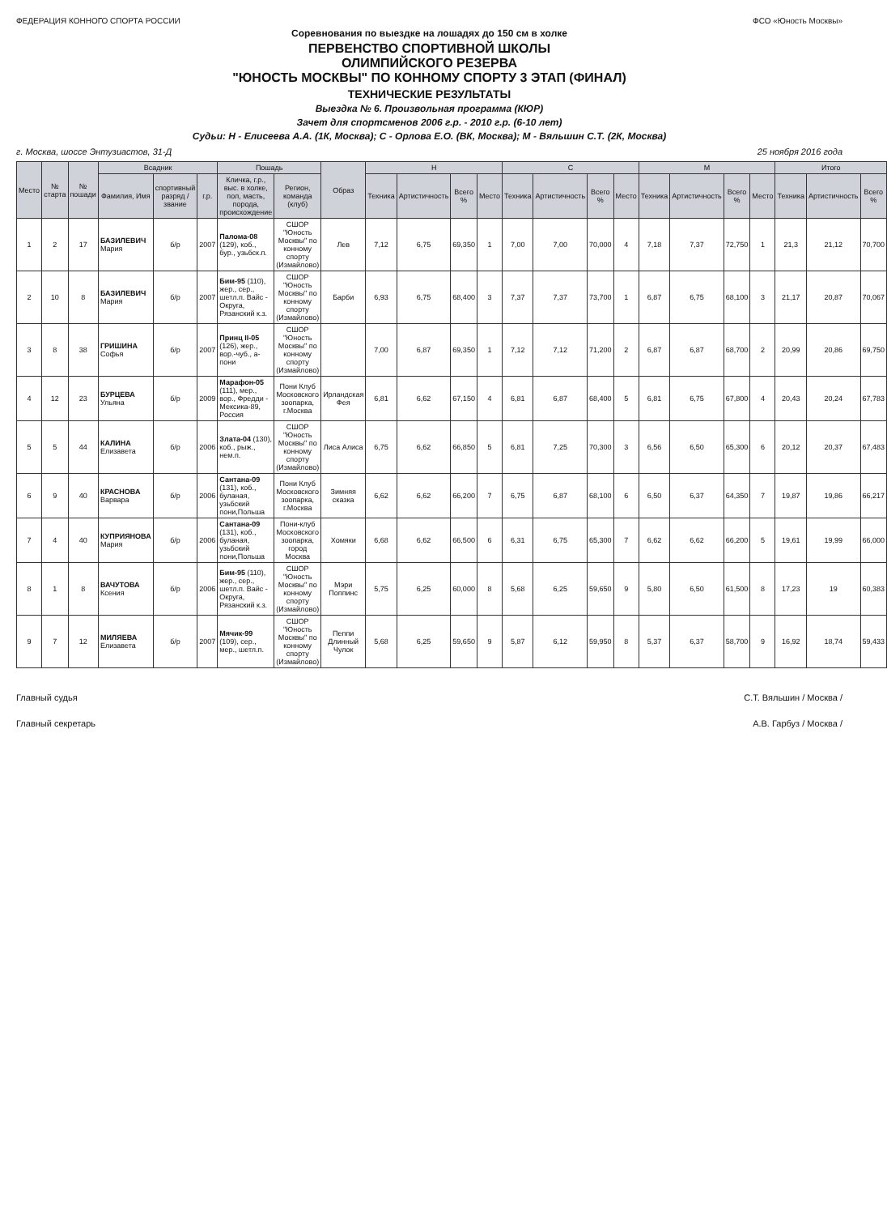ФЕДЕРАЦИЯ КОННОГО СПОРТА РОССИИ
ФСО «Юность Москвы»
Соревнования по выездке на лошадях до 150 см в холке
ПЕРВЕНСТВО СПОРТИВНОЙ ШКОЛЫ
ОЛИМПИЙСКОГО РЕЗЕРВА
"ЮНОСТЬ МОСКВЫ" ПО КОННОМУ СПОРТУ 3 ЭТАП (ФИНАЛ)
ТЕХНИЧЕСКИЕ РЕЗУЛЬТАТЫ
Выездка № 6. Произвольная программа (КЮР)
Зачет для спортсменов 2006 г.р. - 2010 г.р. (6-10 лет)
Судьи: Н - Елисеева А.А. (1К, Москва); С - Орлова Е.О. (ВК, Москва); М - Вяльшин С.Т. (2К, Москва)
г. Москва, шоссе Энтузиастов, 31-Д 25 ноября 2016 года
| Место | № старта | № пошади | Всадник | | | Пошадь | | Образ | Н | | | | С | | | | М | | | | Итого | | |
| --- | --- | --- | --- | --- | --- | --- | --- | --- | --- | --- | --- | --- | --- | --- | --- | --- | --- | --- | --- | --- | --- | --- | --- |
| | | | Фамилия, Имя | спортивный разряд / звание | г.р. | Кличка, г.р., выс. в холке, пол, масть, порода, происхождение | Регион, команда (клуб) | | Техника | Артистичность | Всего % | Место | Техника | Артистичность | Всего % | Место | Техника | Артистичность | Всего % | Место | Техника | Артистичность | Всего % |
| 1 | 2 | 17 | БАЗИЛЕВИЧ Мария | б/р | 2007 | Палома-08 (129), коб., бур., узьбск.п. | СШОР "Юность Москвы" по конному спорту (Измайлово) | Лев | 7,12 | 6,75 | 69,350 | 1 | 7,00 | 7,00 | 70,000 | 4 | 7,18 | 7,37 | 72,750 | 1 | 21,3 | 21,12 | 70,700 |
| 2 | 10 | 8 | БАЗИЛЕВИЧ Мария | б/р | 2007 | Бим-95 (110), жер., сер., шетл.п. Вайс - Округа, Рязанский к.з. | СШОР "Юность Москвы" по конному спорту (Измайлово) | Барби | 6,93 | 6,75 | 68,400 | 3 | 7,37 | 7,37 | 73,700 | 1 | 6,87 | 6,75 | 68,100 | 3 | 21,17 | 20,87 | 70,067 |
| 3 | 8 | 38 | ГРИШИНА Софья | б/р | 2007 | Принц II-05 (126), жер., вор.-чуб., а-пони | СШОР "Юность Москвы" по конному спорту (Измайлово) | | 7,00 | 6,87 | 69,350 | 1 | 7,12 | 7,12 | 71,200 | 2 | 6,87 | 6,87 | 68,700 | 2 | 20,99 | 20,86 | 69,750 |
| 4 | 12 | 23 | БУРЦЕВА Ульяна | б/р | 2009 | Марафон-05 (111), мер., вор., Фредди - Мексика-89, Россия | Пони Клуб Московского зоопарка, г.Москва | Ирландская Фея | 6,81 | 6,62 | 67,150 | 4 | 6,81 | 6,87 | 68,400 | 5 | 6,81 | 6,75 | 67,800 | 4 | 20,43 | 20,24 | 67,783 |
| 5 | 5 | 44 | КАЛИНА Елизавета | б/р | 2006 | Злата-04 (130), коб., рыж., нем.п. | СШОР "Юность Москвы" по конному спорту (Измайлово) | Лиса Алиса | 6,75 | 6,62 | 66,850 | 5 | 6,81 | 7,25 | 70,300 | 3 | 6,56 | 6,50 | 65,300 | 6 | 20,12 | 20,37 | 67,483 |
| 6 | 9 | 40 | КРАСНОВА Варвара | б/р | 2006 | Сантана-09 (131), коб., буланая, узьбский пони,Польша | Пони Клуб Московского зоопарка, г.Москва | Зимняя сказка | 6,62 | 6,62 | 66,200 | 7 | 6,75 | 6,87 | 68,100 | 6 | 6,50 | 6,37 | 64,350 | 7 | 19,87 | 19,86 | 66,217 |
| 7 | 4 | 40 | КУПРИЯНОВА Мария | б/р | 2006 | Сантана-09 (131), коб., буланая, узьбский пони,Польша | Пони-клуб Московского зоопарка, город Москва | Хомяки | 6,68 | 6,62 | 66,500 | 6 | 6,31 | 6,75 | 65,300 | 7 | 6,62 | 6,62 | 66,200 | 5 | 19,61 | 19,99 | 66,000 |
| 8 | 1 | 8 | ВАЧУТОВА Ксения | б/р | 2006 | Бим-95 (110), жер., сер., шетл.п. Вайс - Округа, Рязанский к.з. | СШОР "Юность Москвы" по конному спорту (Измайлово) | Мэри Поппинс | 5,75 | 6,25 | 60,000 | 8 | 5,68 | 6,25 | 59,650 | 9 | 5,80 | 6,50 | 61,500 | 8 | 17,23 | 19 | 60,383 |
| 9 | 7 | 12 | МИЛЯЕВА Елизавета | б/р | 2007 | Мячик-99 (109), сер., мер., шетл.п. | СШОР "Юность Москвы" по конному спорту (Измайлово) | Пеппи Длинный Чулок | 5,68 | 6,25 | 59,650 | 9 | 5,87 | 6,12 | 59,950 | 8 | 5,37 | 6,37 | 58,700 | 9 | 16,92 | 18,74 | 59,433 |
Главный судья С.Т. Вяльшин / Москва /
Главный секретарь А.В. Гарбуз / Москва /